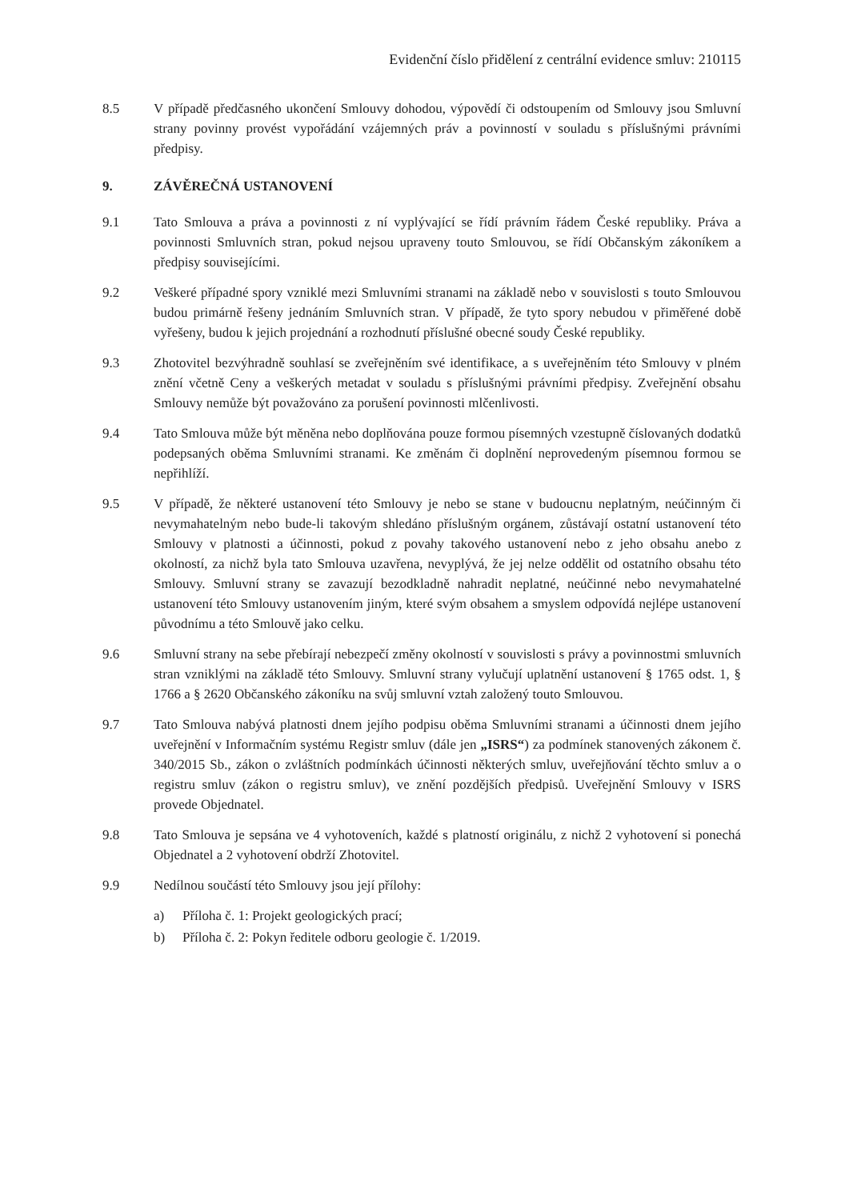Evidenční číslo přidělení z centrální evidence smluv: 210115
8.5 V případě předčasného ukončení Smlouvy dohodou, výpovědí či odstoupením od Smlouvy jsou Smluvní strany povinny provést vypořádání vzájemných práv a povinností v souladu s příslušnými právními předpisy.
9. ZÁVĚREČNÁ USTANOVENÍ
9.1 Tato Smlouva a práva a povinnosti z ní vyplývající se řídí právním řádem České republiky. Práva a povinnosti Smluvních stran, pokud nejsou upraveny touto Smlouvou, se řídí Občanským zákoníkem a předpisy souvisejícími.
9.2 Veškeré případné spory vzniklé mezi Smluvními stranami na základě nebo v souvislosti s touto Smlouvou budou primárně řešeny jednáním Smluvních stran. V případě, že tyto spory nebudou v přiměřené době vyřešeny, budou k jejich projednání a rozhodnutí příslušné obecné soudy České republiky.
9.3 Zhotovitel bezvýhradně souhlasí se zveřejněním své identifikace, a s uveřejněním této Smlouvy v plném znění včetně Ceny a veškerých metadat v souladu s příslušnými právními předpisy. Zveřejnění obsahu Smlouvy nemůže být považováno za porušení povinnosti mlčenlivosti.
9.4 Tato Smlouva může být měněna nebo doplňována pouze formou písemných vzestupně číslovaných dodatků podepsaných oběma Smluvními stranami. Ke změnám či doplnění neprovedeným písemnou formou se nepřihlíží.
9.5 V případě, že některé ustanovení této Smlouvy je nebo se stane v budoucnu neplatným, neúčinným či nevymahatelným nebo bude-li takovým shledáno příslušným orgánem, zůstávají ostatní ustanovení této Smlouvy v platnosti a účinnosti, pokud z povahy takového ustanovení nebo z jeho obsahu anebo z okolností, za nichž byla tato Smlouva uzavřena, nevyplývá, že jej nelze oddělit od ostatního obsahu této Smlouvy. Smluvní strany se zavazují bezodkladně nahradit neplatné, neúčinné nebo nevymahatelné ustanovení této Smlouvy ustanovením jiným, které svým obsahem a smyslem odpovídá nejlépe ustanovení původnímu a této Smlouvě jako celku.
9.6 Smluvní strany na sebe přebírají nebezpečí změny okolností v souvislosti s právy a povinnostmi smluvních stran vzniklými na základě této Smlouvy. Smluvní strany vylučují uplatnění ustanovení § 1765 odst. 1, § 1766 a § 2620 Občanského zákoníku na svůj smluvní vztah založený touto Smlouvou.
9.7 Tato Smlouva nabývá platnosti dnem jejího podpisu oběma Smluvními stranami a účinnosti dnem jejího uveřejnění v Informačním systému Registr smluv (dále jen „ISRS“) za podmínek stanovených zákonem č. 340/2015 Sb., zákon o zvláštních podmínkách účinnosti některých smluv, uveřejňování těchto smluv a o registru smluv (zákon o registru smluv), ve znění pozdějších předpisů. Uveřejnění Smlouvy v ISRS provede Objednatel.
9.8 Tato Smlouva je sepsána ve 4 vyhotoveních, každé s platností originálu, z nichž 2 vyhotovení si ponechá Objednatel a 2 vyhotovení obdrží Zhotovitel.
9.9 Nedílnou součástí této Smlouvy jsou její přílohy:
a) Příloha č. 1: Projekt geologických prací;
b) Příloha č. 2: Pokyn ředitele odboru geologie č. 1/2019.